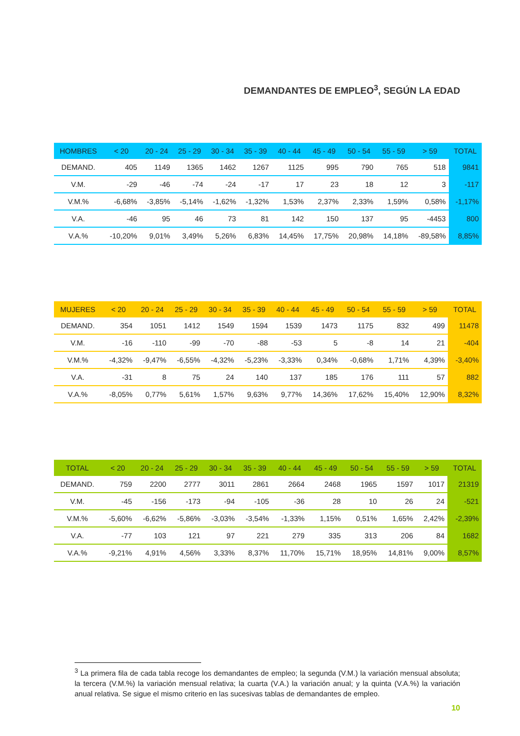DEMANDANTES DE EMPLEO<sup>3</sup>, SEGÚN LA EDAD
| HOMBRES | < 20 | 20 - 24 | 25 - 29 | 30 - 34 | 35 - 39 | 40 - 44 | 45 - 49 | 50 - 54 | 55 - 59 | > 59 | TOTAL |
| --- | --- | --- | --- | --- | --- | --- | --- | --- | --- | --- | --- |
| DEMAND. | 405 | 1149 | 1365 | 1462 | 1267 | 1125 | 995 | 790 | 765 | 518 | 9841 |
| V.M. | -29 | -46 | -74 | -24 | -17 | 17 | 23 | 18 | 12 | 3 | -117 |
| V.M.% | -6,68% | -3,85% | -5,14% | -1,62% | -1,32% | 1,53% | 2,37% | 2,33% | 1,59% | 0,58% | -1,17% |
| V.A. | -46 | 95 | 46 | 73 | 81 | 142 | 150 | 137 | 95 | -4453 | 800 |
| V.A.% | -10,20% | 9,01% | 3,49% | 5,26% | 6,83% | 14,45% | 17,75% | 20,98% | 14,18% | -89,58% | 8,85% |
| MUJERES | < 20 | 20 - 24 | 25 - 29 | 30 - 34 | 35 - 39 | 40 - 44 | 45 - 49 | 50 - 54 | 55 - 59 | > 59 | TOTAL |
| --- | --- | --- | --- | --- | --- | --- | --- | --- | --- | --- | --- |
| DEMAND. | 354 | 1051 | 1412 | 1549 | 1594 | 1539 | 1473 | 1175 | 832 | 499 | 11478 |
| V.M. | -16 | -110 | -99 | -70 | -88 | -53 | 5 | -8 | 14 | 21 | -404 |
| V.M.% | -4,32% | -9,47% | -6,55% | -4,32% | -5,23% | -3,33% | 0,34% | -0,68% | 1,71% | 4,39% | -3,40% |
| V.A. | -31 | 8 | 75 | 24 | 140 | 137 | 185 | 176 | 111 | 57 | 882 |
| V.A.% | -8,05% | 0,77% | 5,61% | 1,57% | 9,63% | 9,77% | 14,36% | 17,62% | 15,40% | 12,90% | 8,32% |
| TOTAL | < 20 | 20 - 24 | 25 - 29 | 30 - 34 | 35 - 39 | 40 - 44 | 45 - 49 | 50 - 54 | 55 - 59 | > 59 | TOTAL |
| --- | --- | --- | --- | --- | --- | --- | --- | --- | --- | --- | --- |
| DEMAND. | 759 | 2200 | 2777 | 3011 | 2861 | 2664 | 2468 | 1965 | 1597 | 1017 | 21319 |
| V.M. | -45 | -156 | -173 | -94 | -105 | -36 | 28 | 10 | 26 | 24 | -521 |
| V.M.% | -5,60% | -6,62% | -5,86% | -3,03% | -3,54% | -1,33% | 1,15% | 0,51% | 1,65% | 2,42% | -2,39% |
| V.A. | -77 | 103 | 121 | 97 | 221 | 279 | 335 | 313 | 206 | 84 | 1682 |
| V.A.% | -9,21% | 4,91% | 4,56% | 3,33% | 8,37% | 11,70% | 15,71% | 18,95% | 14,81% | 9,00% | 8,57% |
<sup>3</sup> La primera fila de cada tabla recoge los demandantes de empleo; la segunda (V.M.) la variación mensual absoluta; la tercera (V.M.%) la variación mensual relativa; la cuarta (V.A.) la variación anual; y la quinta (V.A.%) la variación anual relativa. Se sigue el mismo criterio en las sucesivas tablas de demandantes de empleo.
10